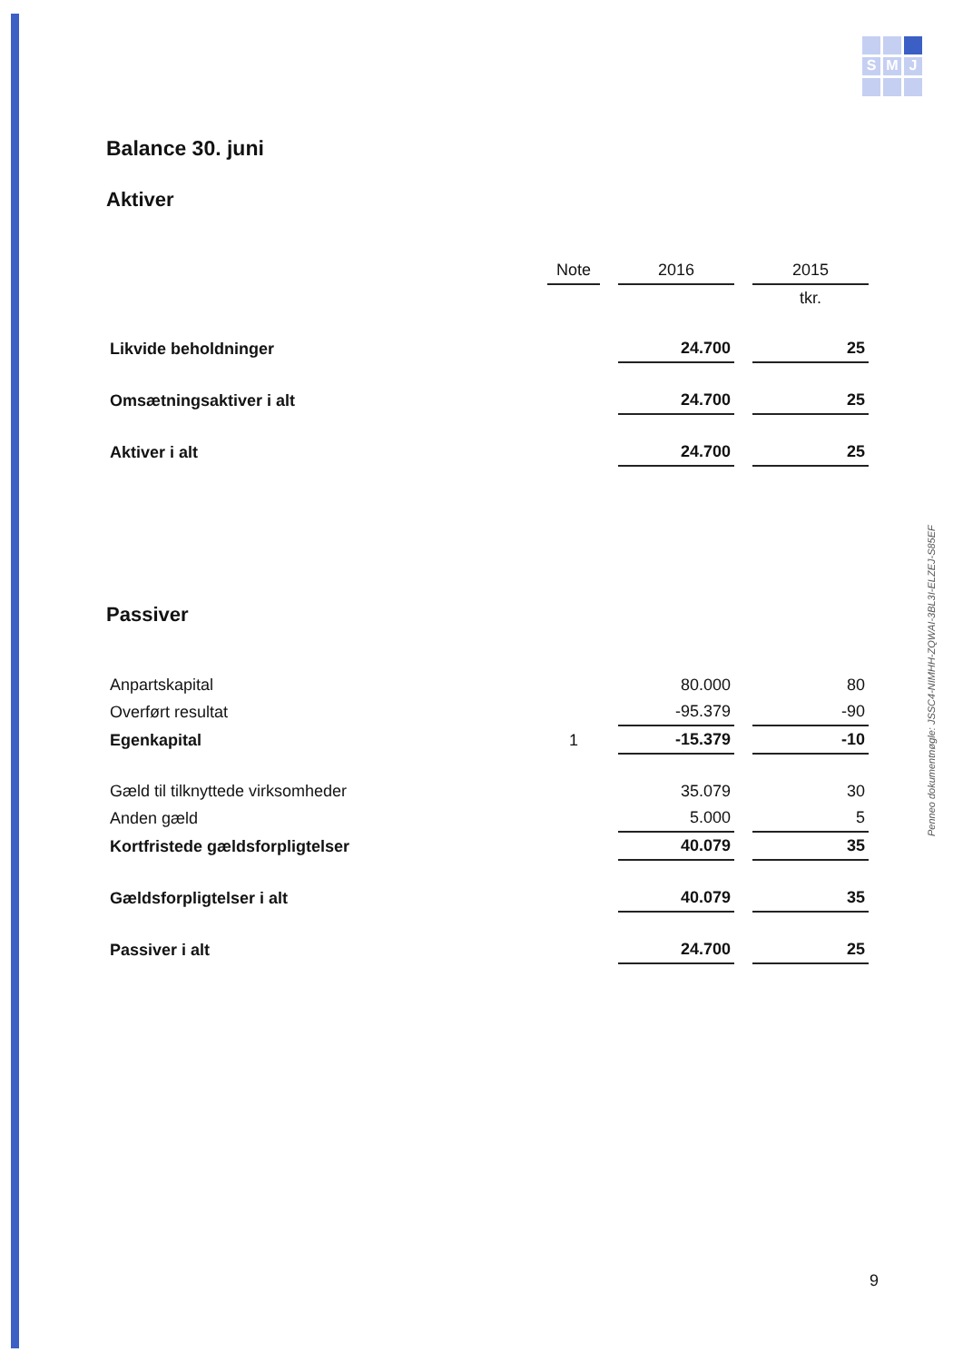S
M
J
Penneo dokumentnøgle: JSSC4-NIMHH-ZQWAI-3BL3I-ELZEJ-S85EF
Balance 30. juni
Aktiver
| | Note | 2016 | 2015 |
| --- | --- | --- | --- |
| | | | tkr. |
| Likvide beholdninger | | 24.700 | 25 |
| Omsætningsaktiver i alt | | 24.700 | 25 |
| Aktiver i alt | | 24.700 | 25 |
Passiver
| Anpartskapital | | 80.000 | 80 |
| Overført resultat | | -95.379 | -90 |
| Egenkapital | 1 | -15.379 | -10 |
| Gæld til tilknyttede virksomheder | | 35.079 | 30 |
| Anden gæld | | 5.000 | 5 |
| Kortfristede gældsforpligtelser | | 40.079 | 35 |
| Gældsforpligtelser i alt | | 40.079 | 35 |
| Passiver i alt | | 24.700 | 25 |
9